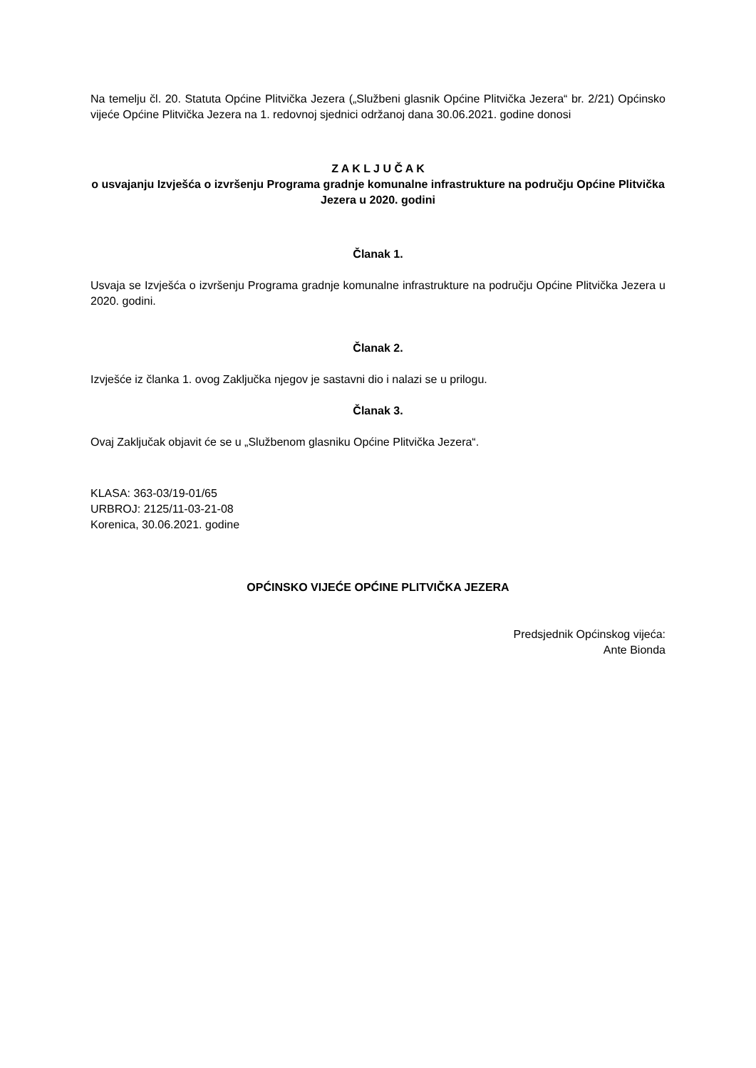Na temelju čl. 20. Statuta Općine Plitvička Jezera („Službeni glasnik Općine Plitvička Jezera“ br. 2/21) Općinsko vijeće Općine Plitvička Jezera na 1. redovnoj sjednici održanoj dana 30.06.2021. godine donosi
Z A K L J U Č A K
o usvajanju Izvješća o izvršenju Programa gradnje komunalne infrastrukture na području Općine Plitvička Jezera u 2020. godini
Članak 1.
Usvaja se Izvješća o izvršenju Programa gradnje komunalne infrastrukture na području Općine Plitvička Jezera u 2020. godini.
Članak 2.
Izvješće iz članka 1. ovog Zaključka njegov je sastavni dio i nalazi se u prilogu.
Članak 3.
Ovaj Zaključak objavit će se u „Službenom glasniku Općine Plitvička Jezera“.
KLASA: 363-03/19-01/65
URBROJ: 2125/11-03-21-08
Korenica, 30.06.2021. godine
OPĆINSKO VIJEĆE OPĆINE PLITVIČKA JEZERA
Predsjednik Općinskog vijeća:
Ante Bionda